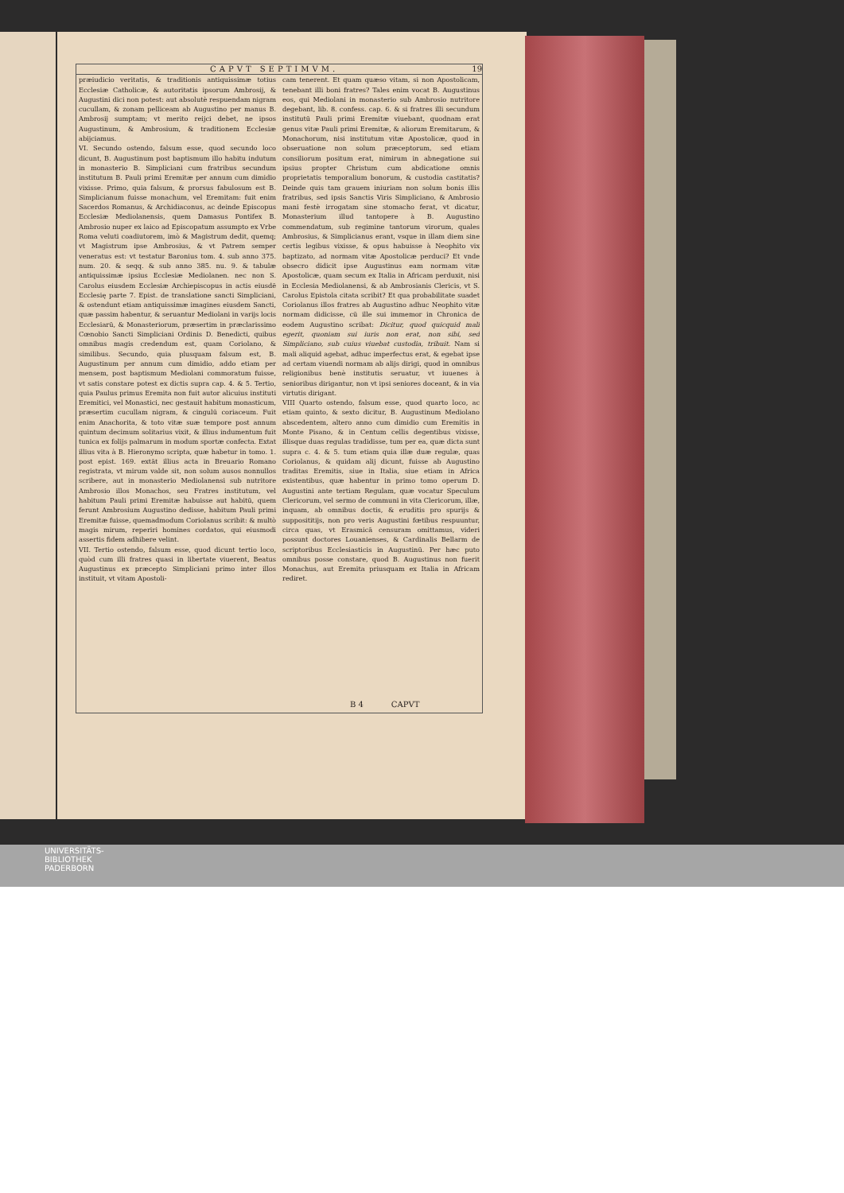CAPVT SEPTIMVM. 19
præiudicio veritatis, & traditionis antiquissimæ totius Ecclesiæ Catholicæ, & autoritatis ipsorum Ambrosij, & Augustini dici non potest: aut absolutè respuendam nigram cucullam, & zonam pelliceam ab Augustino per manus B. Ambrosij sumptam; vt merito reijci debet, ne ipsos Augustinum, & Ambrosium, & traditionem Ecclesiæ abijciamus.
VI. Secundo ostendo, falsum esse, quod secundo loco dicunt, B. Augustinum post baptismum illo habitu indutum in monasterio B. Simpliciani cum fratribus secundum institutum B. Pauli primi Eremitæ per annum cum dimidio vixisse. Primo, quia falsum, & prorsus fabulosum est B. Simplicianum fuisse monachum, vel Eremitam: fuit enim Sacerdos Romanus, & Archidiaconus, ac deinde Episcopus Ecclesiæ Mediolanensis, quem Damasus Pontifex B. Ambrosio nuper ex laico ad Episcopatum assumpto ex Vrbe Roma veluti coadiutorem, imò & Magistrum dedit, quemq; vt Magistrum ipse Ambrosius, & vt Patrem semper veneratus est: vt testatur Baronius tom. 4. sub anno 375. num. 20. & seqq. & sub anno 385. nu. 9. & tabulæ antiquissimæ ipsius Ecclesiæ Mediolanen. nec non S. Carolus eiusdem Ecclesiæ Archiepiscopus in actis eiusdē Ecclesię parte 7. Epist. de translatione sancti Simpliciani, & ostendunt etiam antiquissimæ imagines eiusdem Sancti, quæ passim habentur, & seruantur Mediolani in varijs locis Ecclesiarū, & Monasteriorum, præsertim in præclarissimo Cœnobio Sancti Simpliciani Ordinis D. Benedicti, quibus omnibus magis credendum est, quam Coriolano, & similibus. Secundo, quia plusquam falsum est, B. Augustinum per annum cum dimidio, addo etiam per mensem, post baptismum Mediolani commoratum fuisse, vt satis constare potest ex dictis supra cap. 4. & 5. Tertio, quia Paulus primus Eremita non fuit autor alicuius instituti Eremitici, vel Monastici, nec gestauit habitum monasticum, præsertim cucullam nigram, & cingulū coriaceum. Fuit enim Anachorita, & toto vitæ suæ tempore post annum quintum decimum solitarius vixit, & illius indumentum fuit tunica ex folijs palmarum in modum sportæ confecta. Extat illius vita à B. Hieronymo scripta, quæ habetur in tomo. 1. post epist. 169. extāt illius acta in Breuario Romano registrata, vt mirum valde sit, non solum ausos nonnullos scribere, aut in monasterio Mediolanensi sub nutritore Ambrosio illos Monachos, seu Fratres institutum, vel habitum Pauli primi Eremitæ habuisse aut habitū, quem ferunt Ambrosium Augustino dedisse, habitum Pauli primi Eremitæ fuisse, quemadmodum Coriolanus scribit: & multò magis mirum, reperiri homines cordatos, qui eiusmodi assertis fidem adhibere velint.
VII. Tertio ostendo, falsum esse, quod dicunt tertio loco, quòd cum illi fratres quasi in libertate viuerent, Beatus Augustinus ex præcepto Simpliciani primo inter illos instituit, vt vitam Apostoli-
cam tenerent. Et quam quæso vitam, si non Apostolicam, tenebant illi boni fratres? Tales enim vocat B. Augustinus eos, qui Mediolani in monasterio sub Ambrosio nutritore degebant, lib. 8. confess. cap. 6. & si fratres illi secundum institutū Pauli primi Eremitæ viuebant, quodnam erat genus vitæ Pauli primi Eremitæ, & aliorum Eremitarum, & Monachorum, nisi institutum vitæ Apostolicæ, quod in obseruatione non solum præceptorum, sed etiam consiliorum positum erat, nimirum in abnegatione sui ipsius propter Christum cum abdicatione omnis proprietatis temporalium bonorum, & custodia castitatis? Deinde quis tam grauem iniuriam non solum bonis illis fratribus, sed ipsis Sanctis Viris Simpliciano, & Ambrosio mani festè irrogatam sine stomacho ferat, vt dicatur, Monasterium illud tantopere à B. Augustino commendatum, sub regimine tantorum virorum, quales Ambrosius, & Simplicianus erant, vsque in illam diem sine certis legibus vixisse, & opus habuisse à Neophito vix baptizato, ad normam vitæ Apostolicæ perduci? Et vnde obsecro didicit ipse Augustinus eam normam vitæ Apostolicæ, quam secum ex Italia in Africam perduxit, nisi in Ecclesia Mediolanensi, & ab Ambrosianis Clericis, vt S. Carolus Epistola citata scribit? Et qua probabilitate suadet Coriolanus illos fratres ab Augustino adhuc Neophito vitæ normam didicisse, cū ille sui immemor in Chronica de eodem Augustino scribat: Dicitur, quod quicquid mali egerit, quoniam sui iuris non erat, non sibi, sed Simpliciano, sub cuius viuebat custodia, tribuit. Nam si mali aliquid agebat, adhuc imperfectus erat, & egebat ipse ad certam viuendi normam ab alijs dirigi, quod in omnibus religionibus benè institutis seruatur, vt iuuenes à senioribus dirigantur, non vt ipsi seniores doceant, & in via virtutis dirigant.
VIII Quarto ostendo, falsum esse, quod quarto loco, ac etiam quinto, & sexto dicitur, B. Augustinum Mediolano abscedentem, altero anno cum dimidio cum Eremitis in Monte Pisano, & in Centum cellis degentibus vixisse, illisque duas regulas tradidisse, tum per ea, quæ dicta sunt supra c. 4. & 5. tum etiam quia illæ duæ regulæ, quas Coriolanus, & quidam alij dicunt, fuisse ab Augustino traditas Eremitis, siue in Italia, siue etiam in Africa existentibus, quæ habentur in primo tomo operum D. Augustini ante tertiam Regulam, quæ vocatur Speculum Clericorum, vel sermo de communi in vita Clericorum, illæ, inquam, ab omnibus doctis, & eruditis pro spurijs & supposititijs, non pro veris Augustini fœtibus respuuntur, circa quas, vt Erasmicā censuram omittamus, videri possunt doctores Louanienses, & Cardinalis Bellarm de scriptoribus Ecclesiasticis in Augustinū. Per hæc puto omnibus posse constare, quod B. Augustinus non fuerit Monachus, aut Eremita priusquam ex Italia in Africam rediret.
B 4 CAPVT
UNIVERSITÄTS-
BIBLIOTHEK
PADERBORN